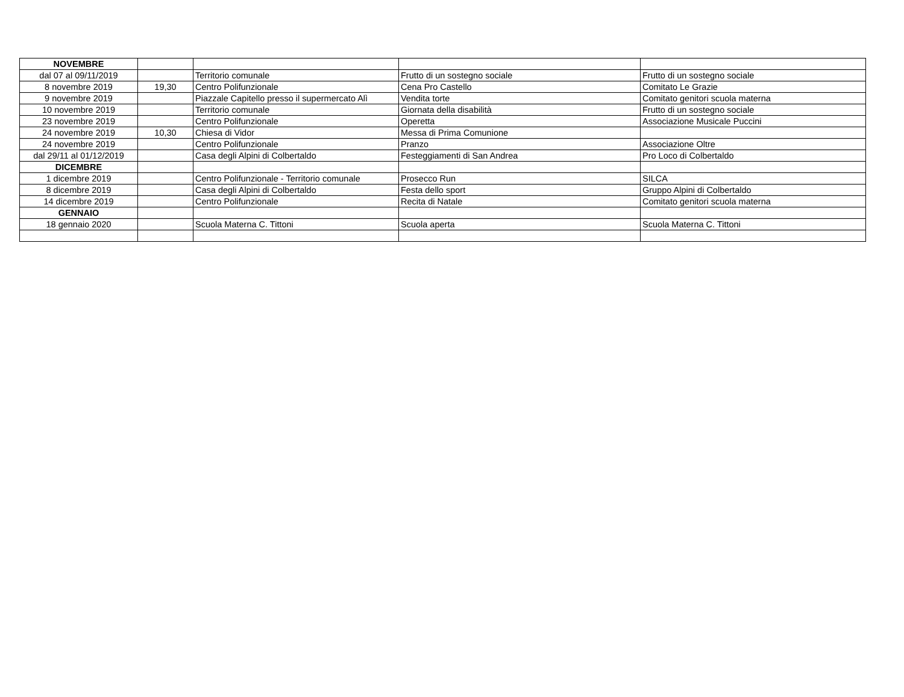| NOVEMBRE | | | | |
| dal 07 al 09/11/2019 | | Territorio comunale | Frutto di un sostegno sociale | Frutto di un sostegno sociale |
| 8 novembre 2019 | 19,30 | Centro Polifunzionale | Cena Pro Castello | Comitato Le Grazie |
| 9 novembre 2019 | | Piazzale Capitello presso il supermercato Alì | Vendita torte | Comitato genitori scuola materna |
| 10 novembre 2019 | | Territorio comunale | Giornata della disabilità | Frutto di un sostegno sociale |
| 23 novembre 2019 | | Centro Polifunzionale | Operetta | Associazione Musicale Puccini |
| 24 novembre 2019 | 10,30 | Chiesa di Vidor | Messa di Prima Comunione | |
| 24 novembre 2019 | | Centro Polifunzionale | Pranzo | Associazione Oltre |
| dal 29/11 al 01/12/2019 | | Casa degli Alpini di Colbertaldo | Festeggiamenti di San Andrea | Pro Loco di Colbertaldo |
| DICEMBRE | | | | |
| 1 dicembre 2019 | | Centro Polifunzionale - Territorio comunale | Prosecco Run | SILCA |
| 8 dicembre 2019 | | Casa degli Alpini di Colbertaldo | Festa dello sport | Gruppo Alpini di Colbertaldo |
| 14 dicembre 2019 | | Centro Polifunzionale | Recita di Natale | Comitato genitori scuola materna |
| GENNAIO | | | | |
| 18 gennaio 2020 | | Scuola Materna C. Tittoni | Scuola aperta | Scuola Materna C. Tittoni |